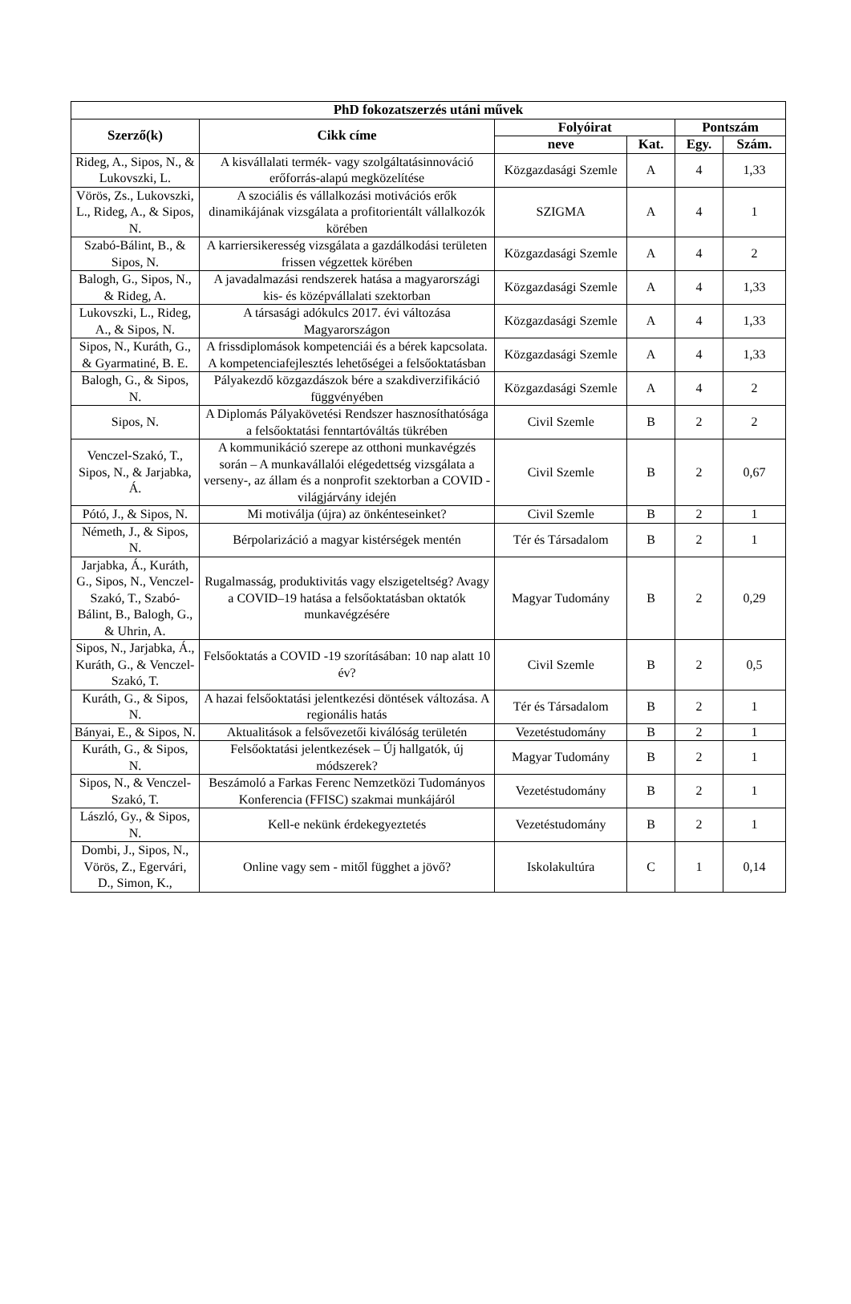| PhD fokozatszerzés utáni művek | | | | | |
| --- | --- | --- | --- | --- | --- |
| Szerző(k) | Cikk címe | Folyóirat | | Pontszám | |
| | | neve | Kat. | Egy. | Szám. |
| Rideg, A., Sipos, N., & Lukovszki, L. | A kisvállalati termék- vagy szolgáltatásinnováció erőforrás-alapú megközelítése | Közgazdasági Szemle | A | 4 | 1,33 |
| Vörös, Zs., Lukovszki, L., Rideg, A., & Sipos, N. | A szociális és vállalkozási motivációs erők dinamikájának vizsgálata a profitorientált vállalkozók körében | SZIGMA | A | 4 | 1 |
| Szabó-Bálint, B., & Sipos, N. | A karriersikeresség vizsgálata a gazdálkodási területen frissen végzettek körében | Közgazdasági Szemle | A | 4 | 2 |
| Balogh, G., Sipos, N., & Rideg, A. | A javadalmazási rendszerek hatása a magyarországi kis- és középvállalati szektorban | Közgazdasági Szemle | A | 4 | 1,33 |
| Lukovszki, L., Rideg, A., & Sipos, N. | A társasági adókulcs 2017. évi változása Magyarországon | Közgazdasági Szemle | A | 4 | 1,33 |
| Sipos, N., Kuráth, G., & Gyarmatiné, B. E. | A frissdiplomások kompetenciái és a bérek kapcsolata. A kompetenciafejlesztés lehetőségei a felsőoktatásban | Közgazdasági Szemle | A | 4 | 1,33 |
| Balogh, G., & Sipos, N. | Pályakezdő közgazdászok bére a szakdiverzifikáció függvényében | Közgazdasági Szemle | A | 4 | 2 |
| Sipos, N. | A Diplomás Pályakövetési Rendszer hasznosíthatósága a felsőoktatási fenntartóváltás tükrében | Civil Szemle | B | 2 | 2 |
| Venczel-Szakó, T., Sipos, N., & Jarjabka, Á. | A kommunikáció szerepe az otthoni munkavégzés során – A munkavállalói elégedettség vizsgálata a verseny-, az állam és a nonprofit szektorban a COVID -világjárvány idején | Civil Szemle | B | 2 | 0,67 |
| Pótó, J., & Sipos, N. | Mi motiválja (újra) az önkénteseinket? | Civil Szemle | B | 2 | 1 |
| Németh, J., & Sipos, N. | Bérpolarizáció a magyar kistérségek mentén | Tér és Társadalom | B | 2 | 1 |
| Jarjabka, Á., Kuráth, G., Sipos, N., Venczel-Szakó, T., Szabó-Bálint, B., Balogh, G., & Uhrin, A. | Rugalmasság, produktivitás vagy elszigeteltség? Avagy a COVID–19 hatása a felsőoktatásban oktatók munkavégzésére | Magyar Tudomány | B | 2 | 0,29 |
| Sipos, N., Jarjabka, Á., Kuráth, G., & Venczel-Szakó, T. | Felsőoktatás a COVID -19 szorításában: 10 nap alatt 10 év? | Civil Szemle | B | 2 | 0,5 |
| Kuráth, G., & Sipos, N. | A hazai felsőoktatási jelentkezési döntések változása. A regionális hatás | Tér és Társadalom | B | 2 | 1 |
| Bányai, E., & Sipos, N. | Aktualitások a felsővezetői kiválóság területén | Vezetéstudomány | B | 2 | 1 |
| Kuráth, G., & Sipos, N. | Felsőoktatási jelentkezések – Új hallgatók, új módszerek? | Magyar Tudomány | B | 2 | 1 |
| Sipos, N., & Venczel-Szakó, T. | Beszámoló a Farkas Ferenc Nemzetközi Tudományos Konferencia (FFISC) szakmai munkájáról | Vezetéstudomány | B | 2 | 1 |
| László, Gy., & Sipos, N. | Kell-e nekünk érdekegyeztetés | Vezetéstudomány | B | 2 | 1 |
| Dombi, J., Sipos, N., Vörös, Z., Egervári, D., Simon, K., | Online vagy sem - mitől függhet a jövő? | Iskolakultúra | C | 1 | 0,14 |